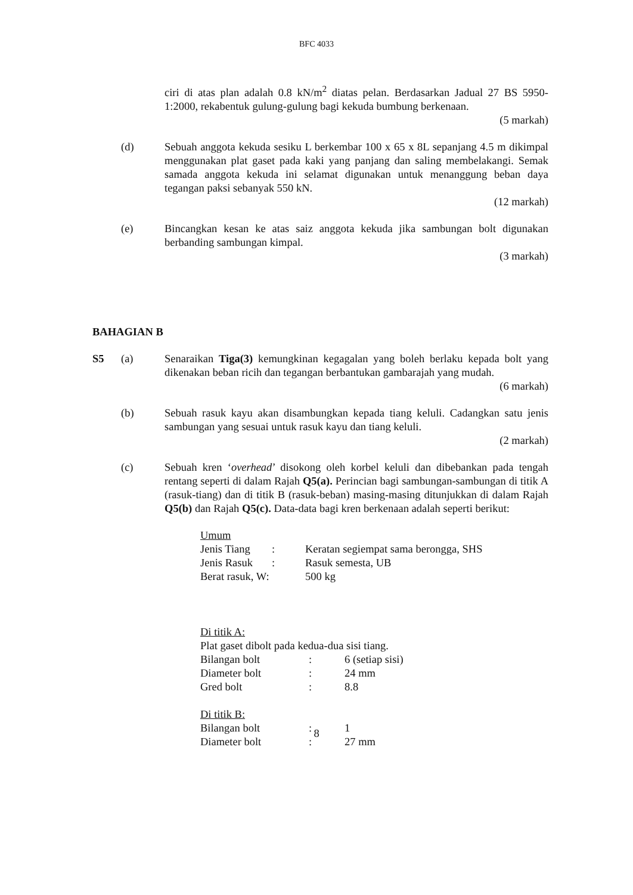BFC 4033
ciri di atas plan adalah 0.8 kN/m<sup>2</sup> diatas pelan. Berdasarkan Jadual 27 BS 5950-1:2000, rekabentuk gulung-gulung bagi kekuda bumbung berkenaan.
(5 markah)
(d) Sebuah anggota kekuda sesiku L berkembar 100 x 65 x 8L sepanjang 4.5 m dikimpal menggunakan plat gaset pada kaki yang panjang dan saling membelakangi. Semak samada anggota kekuda ini selamat digunakan untuk menanggung beban daya tegangan paksi sebanyak 550 kN.
(12 markah)
(e) Bincangkan kesan ke atas saiz anggota kekuda jika sambungan bolt digunakan berbanding sambungan kimpal.
(3 markah)
BAHAGIAN B
S5 (a) Senaraikan Tiga(3) kemungkinan kegagalan yang boleh berlaku kepada bolt yang dikenakan beban ricih dan tegangan berbantukan gambarajah yang mudah.
(6 markah)
(b) Sebuah rasuk kayu akan disambungkan kepada tiang keluli. Cadangkan satu jenis sambungan yang sesuai untuk rasuk kayu dan tiang keluli.
(2 markah)
(c) Sebuah kren ‘overhead’ disokong oleh korbel keluli dan dibebankan pada tengah rentang seperti di dalam Rajah Q5(a). Perincian bagi sambungan-sambungan di titik A (rasuk-tiang) dan di titik B (rasuk-beban) masing-masing ditunjukkan di dalam Rajah Q5(b) dan Rajah Q5(c). Data-data bagi kren berkenaan adalah seperti berikut:
Umum
| Jenis Tiang | : | Keratan segiempat sama berongga, SHS |
| Jenis Rasuk | : | Rasuk semesta, UB |
| Berat rasuk, W: | | 500 kg |
Di titik A:
Plat gaset dibolt pada kedua-dua sisi tiang.
| Bilangan bolt | : | 6 (setiap sisi) |
| Diameter bolt | : | 24 mm |
| Gred bolt | : | 8.8 |
Di titik B:
| Bilangan bolt | : | 1 |
| Diameter bolt | : | 27 mm |
8